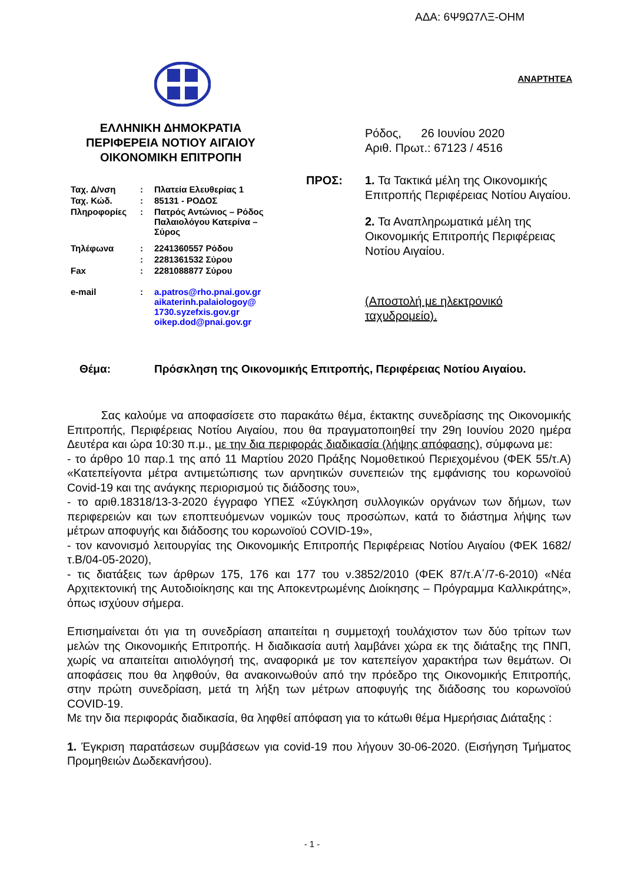ΑΔΑ: 6Ψ9Ω7ΛΞ-ΟΗΜ
ΕΛΛΗΝΙΚΗ ΔΗΜΟΚΡΑΤΙΑ
ΠΕΡΙΦΕΡΕΙΑ ΝΟΤΙΟΥ ΑΙΓΑΙΟΥ
ΟΙΚΟΝΟΜΙΚΗ ΕΠΙΤΡΟΠΗ
| Ταχ. Δ/νση | : | Πλατεία Ελευθερίας 1 |
| Ταχ. Κώδ. | : | 85131 - ΡΟΔΟΣ |
| Πληροφορίες | : | Πατρός Αντώνιος – Ρόδος Παλαιολόγου Κατερίνα – Σύρος |
| Τηλέφωνα | : | 2241360557 Ρόδου |
| | : | 2281361532 Σύρου |
| Fax | : | 2281088877 Σύρου |
| e-mail | : | a.patros@rho.pnai.gov.gr aikaterinh.palaiologoy@ 1730.syzefxis.gov.gr oikep.dod@pnai.gov.gr |
ΑΝΑΡΤΗΤΕΑ
Ρόδος, 26 Ιουνίου 2020
Αριθ. Πρωτ.: 67123 / 4516
ΠΡΟΣ: 1. Τα Τακτικά μέλη της Οικονομικής Επιτροπής Περιφέρειας Νοτίου Αιγαίου.
2. Τα Αναπληρωματικά μέλη της Οικονομικής Επιτροπής Περιφέρειας Νοτίου Αιγαίου.
(Αποστολή με ηλεκτρονικό ταχυδρομείο).
Θέμα: Πρόσκληση της Οικονομικής Επιτροπής, Περιφέρειας Νοτίου Αιγαίου.
Σας καλούμε να αποφασίσετε στο παρακάτω θέμα, έκτακτης συνεδρίασης της Οικονομικής Επιτροπής, Περιφέρειας Νοτίου Αιγαίου, που θα πραγματοποιηθεί την 29η Ιουνίου 2020 ημέρα Δευτέρα και ώρα 10:30 π.μ., με την δια περιφοράς διαδικασία (λήψης απόφασης), σύμφωνα με:
- το άρθρο 10 παρ.1 της από 11 Μαρτίου 2020 Πράξης Νομοθετικού Περιεχομένου (ΦΕΚ 55/τ.Α) «Κατεπείγοντα μέτρα αντιμετώπισης των αρνητικών συνεπειών της εμφάνισης του κορωνοϊού Covid-19 και της ανάγκης περιορισμού τις διάδοσης του»,
- το αριθ.18318/13-3-2020 έγγραφο ΥΠΕΣ «Σύγκληση συλλογικών οργάνων των δήμων, των περιφερειών και των εποπτευόμενων νομικών τους προσώπων, κατά το διάστημα λήψης των μέτρων αποφυγής και διάδοσης του κορωνοϊού COVID-19»,
- τον κανονισμό λειτουργίας της Οικονομικής Επιτροπής Περιφέρειας Νοτίου Αιγαίου (ΦΕΚ 1682/τ.Β/04-05-2020),
- τις διατάξεις των άρθρων 175, 176 και 177 του ν.3852/2010 (ΦΕΚ 87/τ.Α΄/7-6-2010) «Νέα Αρχιτεκτονική της Αυτοδιοίκησης και της Αποκεντρωμένης Διοίκησης – Πρόγραμμα Καλλικράτης», όπως ισχύουν σήμερα.
Επισημαίνεται ότι για τη συνεδρίαση απαιτείται η συμμετοχή τουλάχιστον των δύο τρίτων των μελών της Οικονομικής Επιτροπής. Η διαδικασία αυτή λαμβάνει χώρα εκ της διάταξης της ΠΝΠ, χωρίς να απαιτείται αιτιολόγησή της, αναφορικά με τον κατεπείγον χαρακτήρα των θεμάτων. Οι αποφάσεις που θα ληφθούν, θα ανακοινωθούν από την πρόεδρο της Οικονομικής Επιτροπής, στην πρώτη συνεδρίαση, μετά τη λήξη των μέτρων αποφυγής της διάδοσης του κορωνοϊού COVID-19.
Με την δια περιφοράς διαδικασία, θα ληφθεί απόφαση για το κάτωθι θέμα Ημερήσιας Διάταξης :
1. Έγκριση παρατάσεων συμβάσεων για covid-19 που λήγουν 30-06-2020. (Εισήγηση Τμήματος Προμηθειών Δωδεκανήσου).
- 1 -